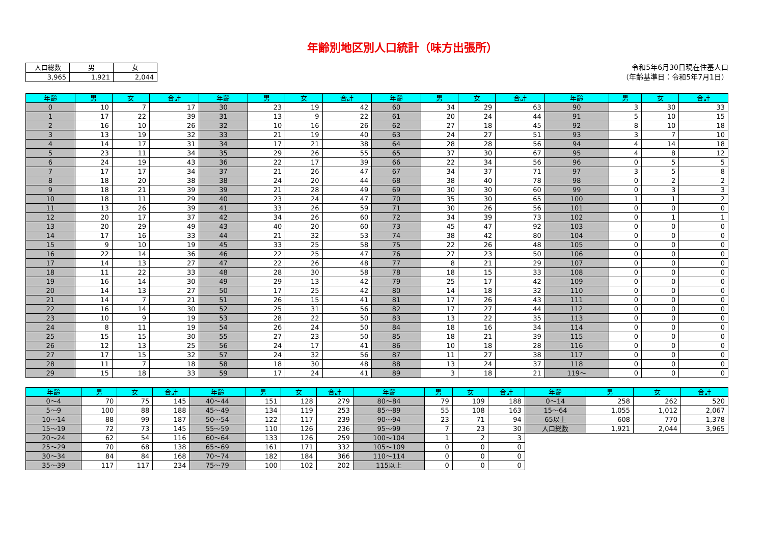年齢別地区別人口統計（味方出張所）
| 人口総数 | 男 | 女 |
| 3,965 | 1,921 | 2,044 |
令和5年6月30日現在住基人口
（年齢基準日：令和5年7月1日）
| 年齢 | 男 | 女 | 合計 | 年齢 | 男 | 女 | 合計 | 年齢 | 男 | 女 | 合計 | 年齢 | 男 | 女 | 合計 |
| --- | --- | --- | --- | --- | --- | --- | --- | --- | --- | --- | --- | --- | --- | --- | --- |
| 0 | 10 | 7 | 17 | 30 | 23 | 19 | 42 | 60 | 34 | 29 | 63 | 90 | 3 | 30 | 33 |
| 1 | 17 | 22 | 39 | 31 | 13 | 9 | 22 | 61 | 20 | 24 | 44 | 91 | 5 | 10 | 15 |
| 2 | 16 | 10 | 26 | 32 | 10 | 16 | 26 | 62 | 27 | 18 | 45 | 92 | 8 | 10 | 18 |
| 3 | 13 | 19 | 32 | 33 | 21 | 19 | 40 | 63 | 24 | 27 | 51 | 93 | 3 | 7 | 10 |
| 4 | 14 | 17 | 31 | 34 | 17 | 21 | 38 | 64 | 28 | 28 | 56 | 94 | 4 | 14 | 18 |
| 5 | 23 | 11 | 34 | 35 | 29 | 26 | 55 | 65 | 37 | 30 | 67 | 95 | 4 | 8 | 12 |
| 6 | 24 | 19 | 43 | 36 | 22 | 17 | 39 | 66 | 22 | 34 | 56 | 96 | 0 | 5 | 5 |
| 7 | 17 | 17 | 34 | 37 | 21 | 26 | 47 | 67 | 34 | 37 | 71 | 97 | 3 | 5 | 8 |
| 8 | 18 | 20 | 38 | 38 | 24 | 20 | 44 | 68 | 38 | 40 | 78 | 98 | 0 | 2 | 2 |
| 9 | 18 | 21 | 39 | 39 | 21 | 28 | 49 | 69 | 30 | 30 | 60 | 99 | 0 | 3 | 3 |
| 10 | 18 | 11 | 29 | 40 | 23 | 24 | 47 | 70 | 35 | 30 | 65 | 100 | 1 | 1 | 2 |
| 11 | 13 | 26 | 39 | 41 | 33 | 26 | 59 | 71 | 30 | 26 | 56 | 101 | 0 | 0 | 0 |
| 12 | 20 | 17 | 37 | 42 | 34 | 26 | 60 | 72 | 34 | 39 | 73 | 102 | 0 | 1 | 1 |
| 13 | 20 | 29 | 49 | 43 | 40 | 20 | 60 | 73 | 45 | 47 | 92 | 103 | 0 | 0 | 0 |
| 14 | 17 | 16 | 33 | 44 | 21 | 32 | 53 | 74 | 38 | 42 | 80 | 104 | 0 | 0 | 0 |
| 15 | 9 | 10 | 19 | 45 | 33 | 25 | 58 | 75 | 22 | 26 | 48 | 105 | 0 | 0 | 0 |
| 16 | 22 | 14 | 36 | 46 | 22 | 25 | 47 | 76 | 27 | 23 | 50 | 106 | 0 | 0 | 0 |
| 17 | 14 | 13 | 27 | 47 | 22 | 26 | 48 | 77 | 8 | 21 | 29 | 107 | 0 | 0 | 0 |
| 18 | 11 | 22 | 33 | 48 | 28 | 30 | 58 | 78 | 18 | 15 | 33 | 108 | 0 | 0 | 0 |
| 19 | 16 | 14 | 30 | 49 | 29 | 13 | 42 | 79 | 25 | 17 | 42 | 109 | 0 | 0 | 0 |
| 20 | 14 | 13 | 27 | 50 | 17 | 25 | 42 | 80 | 14 | 18 | 32 | 110 | 0 | 0 | 0 |
| 21 | 14 | 7 | 21 | 51 | 26 | 15 | 41 | 81 | 17 | 26 | 43 | 111 | 0 | 0 | 0 |
| 22 | 16 | 14 | 30 | 52 | 25 | 31 | 56 | 82 | 17 | 27 | 44 | 112 | 0 | 0 | 0 |
| 23 | 10 | 9 | 19 | 53 | 28 | 22 | 50 | 83 | 13 | 22 | 35 | 113 | 0 | 0 | 0 |
| 24 | 8 | 11 | 19 | 54 | 26 | 24 | 50 | 84 | 18 | 16 | 34 | 114 | 0 | 0 | 0 |
| 25 | 15 | 15 | 30 | 55 | 27 | 23 | 50 | 85 | 18 | 21 | 39 | 115 | 0 | 0 | 0 |
| 26 | 12 | 13 | 25 | 56 | 24 | 17 | 41 | 86 | 10 | 18 | 28 | 116 | 0 | 0 | 0 |
| 27 | 17 | 15 | 32 | 57 | 24 | 32 | 56 | 87 | 11 | 27 | 38 | 117 | 0 | 0 | 0 |
| 28 | 11 | 7 | 18 | 58 | 18 | 30 | 48 | 88 | 13 | 24 | 37 | 118 | 0 | 0 | 0 |
| 29 | 15 | 18 | 33 | 59 | 17 | 24 | 41 | 89 | 3 | 18 | 21 | 119～ | 0 | 0 | 0 |
| 年齢 | 男 | 女 | 合計 | 年齢 | 男 | 女 | 合計 | 年齢 | 男 | 女 | 合計 | 年齢 | 男 | 女 | 合計 |
| --- | --- | --- | --- | --- | --- | --- | --- | --- | --- | --- | --- | --- | --- | --- | --- |
| 0～4 | 70 | 75 | 145 | 40～44 | 151 | 128 | 279 | 80～84 | 79 | 109 | 188 | 0～14 | 258 | 262 | 520 |
| 5～9 | 100 | 88 | 188 | 45～49 | 134 | 119 | 253 | 85～89 | 55 | 108 | 163 | 15～64 | 1,055 | 1,012 | 2,067 |
| 10～14 | 88 | 99 | 187 | 50～54 | 122 | 117 | 239 | 90～94 | 23 | 71 | 94 | 65以上 | 608 | 770 | 1,378 |
| 15～19 | 72 | 73 | 145 | 55～59 | 110 | 126 | 236 | 95～99 | 7 | 23 | 30 | 人口総数 | 1,921 | 2,044 | 3,965 |
| 20～24 | 62 | 54 | 116 | 60～64 | 133 | 126 | 259 | 100～104 | 1 | 2 | 3 | | | | |
| 25～29 | 70 | 68 | 138 | 65～69 | 161 | 171 | 332 | 105～109 | 0 | 0 | 0 | | | | |
| 30～34 | 84 | 84 | 168 | 70～74 | 182 | 184 | 366 | 110～114 | 0 | 0 | 0 | | | | |
| 35～39 | 117 | 117 | 234 | 75～79 | 100 | 102 | 202 | 115以上 | 0 | 0 | 0 | | | | |